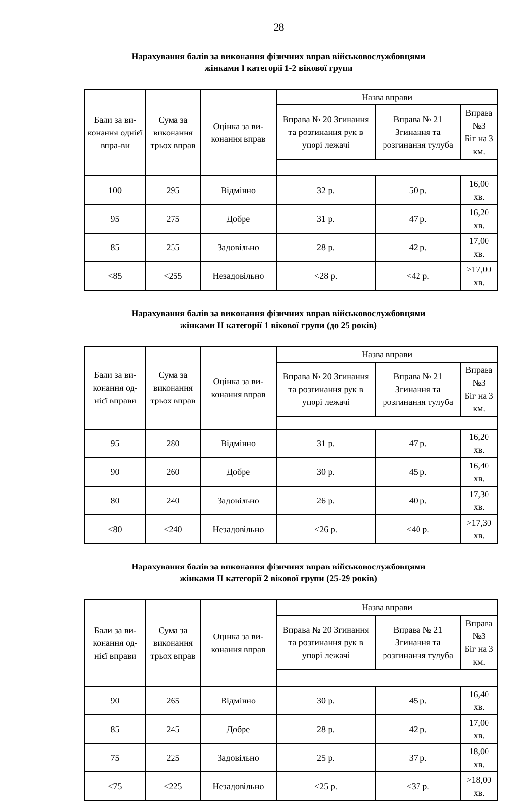28
Нарахування балів за виконання фізичних вправ військовослужбовцями
жінками І категорії 1-2 вікової групи
| Бали за ви-конання однієї впра-ви | Сума за виконання трьох вправ | Оцінка за ви-конання вправ | Назва вправи | | |
| | | | Вправа № 20 Згинання та розгинання рук в упорі лежачі | Вправа № 21 Згинання та розгинання тулуба | Вправа №3 Біг на 3 км. |
| 100 | 295 | Відмінно | 32 р. | 50 р. | 16,00 хв. |
| 95 | 275 | Добре | 31 р. | 47 р. | 16,20 хв. |
| 85 | 255 | Задовільно | 28 р. | 42 р. | 17,00 хв. |
| <85 | <255 | Незадовільно | <28 р. | <42 р. | >17,00 хв. |
Нарахування балів за виконання фізичних вправ військовослужбовцями
жінками ІІ категорії 1 вікової групи (до 25 років)
| Бали за ви-конання од-нієї вправи | Сума за виконання трьох вправ | Оцінка за ви-конання вправ | Назва вправи | | |
| | | | Вправа № 20 Згинання та розгинання рук в упорі лежачі | Вправа № 21 Згинання та розгинання тулуба | Вправа №3 Біг на 3 км. |
| 95 | 280 | Відмінно | 31 р. | 47 р. | 16,20 хв. |
| 90 | 260 | Добре | 30 р. | 45 р. | 16,40 хв. |
| 80 | 240 | Задовільно | 26 р. | 40 р. | 17,30 хв. |
| <80 | <240 | Незадовільно | <26 р. | <40 р. | >17,30 хв. |
Нарахування балів за виконання фізичних вправ військовослужбовцями
жінками ІІ категорії 2 вікової групи (25-29 років)
| Бали за ви-конання од-нієї вправи | Сума за виконання трьох вправ | Оцінка за ви-конання вправ | Назва вправи | | |
| | | | Вправа № 20 Згинання та розгинання рук в упорі лежачі | Вправа № 21 Згинання та розгинання тулуба | Вправа №3 Біг на 3 км. |
| 90 | 265 | Відмінно | 30 р. | 45 р. | 16,40 хв. |
| 85 | 245 | Добре | 28 р. | 42 р. | 17,00 хв. |
| 75 | 225 | Задовільно | 25 р. | 37 р. | 18,00 хв. |
| <75 | <225 | Незадовільно | <25 р. | <37 р. | >18,00 хв. |